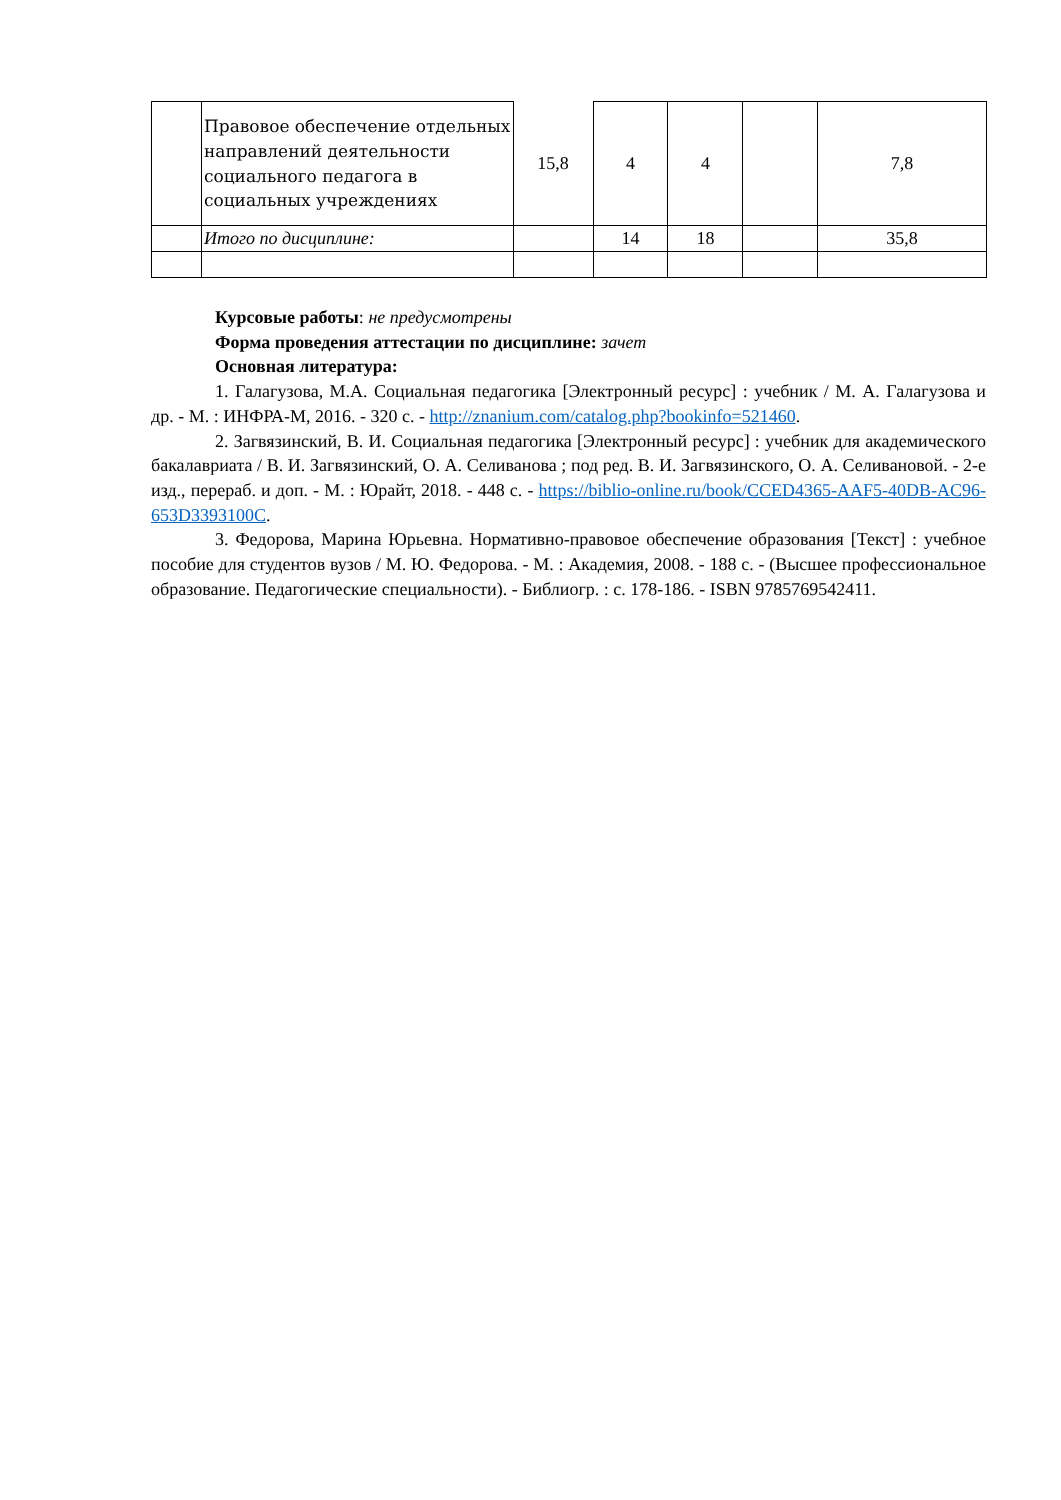| | Правовое обеспечение отдельных направлений деятельности социального педагога в социальных учреждениях | 15,8 | 4 | 4 | | 7,8 |
| | Итого по дисциплине: | | 14 | 18 | | 35,8 |
Курсовые работы: не предусмотрены
Форма проведения аттестации по дисциплине: зачет
Основная литература:
1. Галагузова, М.А. Социальная педагогика [Электронный ресурс] : учебник / М. А. Галагузова и др. - М. : ИНФРА-М, 2016. - 320 с. - http://znanium.com/catalog.php?bookinfo=521460.
2. Загвязинский, В. И. Социальная педагогика [Электронный ресурс] : учебник для академического бакалавриата / В. И. Загвязинский, О. А. Селиванова ; под ред. В. И. Загвязинского, О. А. Селивановой. - 2-е изд., перераб. и доп. - М. : Юрайт, 2018. - 448 с. - https://biblio-online.ru/book/CCED4365-AAF5-40DB-AC96-653D3393100C.
3. Федорова, Марина Юрьевна. Нормативно-правовое обеспечение образования [Текст] : учебное пособие для студентов вузов / М. Ю. Федорова. - М. : Академия, 2008. - 188 с. - (Высшее профессиональное образование. Педагогические специальности). - Библиогр. : с. 178-186. - ISBN 9785769542411.